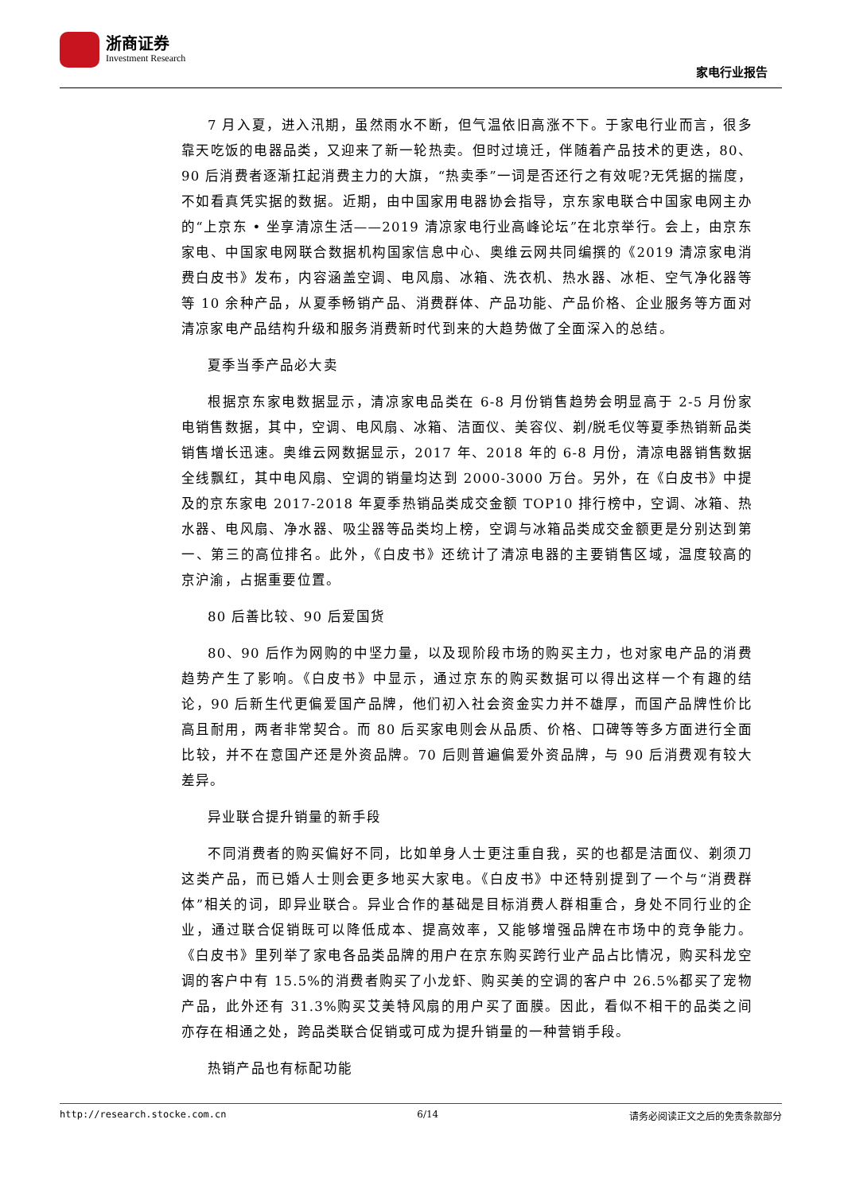浙商证券
Investment Research
家电行业报告
7 月入夏，进入汛期，虽然雨水不断，但气温依旧高涨不下。于家电行业而言，很多靠天吃饭的电器品类，又迎来了新一轮热卖。但时过境迁，伴随着产品技术的更迭，80、90 后消费者逐渐扛起消费主力的大旗，“热卖季”一词是否还行之有效呢?无凭据的揣度，不如看真凭实据的数据。近期，由中国家用电器协会指导，京东家电联合中国家电网主办的“上京东 • 坐享清凉生活——2019 清凉家电行业高峰论坛”在北京举行。会上，由京东家电、中国家电网联合数据机构国家信息中心、奥维云网共同编撰的《2019 清凉家电消费白皮书》发布，内容涵盖空调、电风扇、冰箱、洗衣机、热水器、冰柜、空气净化器等等 10 余种产品，从夏季畅销产品、消费群体、产品功能、产品价格、企业服务等方面对清凉家电产品结构升级和服务消费新时代到来的大趋势做了全面深入的总结。
夏季当季产品必大卖
根据京东家电数据显示，清凉家电品类在 6-8 月份销售趋势会明显高于 2-5 月份家电销售数据，其中，空调、电风扇、冰箱、洁面仪、美容仪、剃/脱毛仪等夏季热销新品类销售增长迅速。奥维云网数据显示，2017 年、2018 年的 6-8 月份，清凉电器销售数据全线飘红，其中电风扇、空调的销量均达到 2000-3000 万台。另外，在《白皮书》中提及的京东家电 2017-2018 年夏季热销品类成交金额 TOP10 排行榜中，空调、冰箱、热水器、电风扇、净水器、吸尘器等品类均上榜，空调与冰箱品类成交金额更是分别达到第一、第三的高位排名。此外，《白皮书》还统计了清凉电器的主要销售区域，温度较高的京沪渝，占据重要位置。
80 后善比较、90 后爱国货
80、90 后作为网购的中坚力量，以及现阶段市场的购买主力，也对家电产品的消费趋势产生了影响。《白皮书》中显示，通过京东的购买数据可以得出这样一个有趣的结论，90 后新生代更偏爱国产品牌，他们初入社会资金实力并不雄厚，而国产品牌性价比高且耐用，两者非常契合。而 80 后买家电则会从品质、价格、口碑等等多方面进行全面比较，并不在意国产还是外资品牌。70 后则普遍偏爱外资品牌，与 90 后消费观有较大差异。
异业联合提升销量的新手段
不同消费者的购买偏好不同，比如单身人士更注重自我，买的也都是洁面仪、剃须刀这类产品，而已婚人士则会更多地买大家电。《白皮书》中还特别提到了一个与“消费群体”相关的词，即异业联合。异业合作的基础是目标消费人群相重合，身处不同行业的企业，通过联合促销既可以降低成本、提高效率，又能够增强品牌在市场中的竞争能力。《白皮书》里列举了家电各品类品牌的用户在京东购买跨行业产品占比情况，购买科龙空调的客户中有 15.5%的消费者购买了小龙虾、购买美的空调的客户中 26.5%都买了宠物产品，此外还有 31.3%购买艾美特风扇的用户买了面膜。因此，看似不相干的品类之间亦存在相通之处，跨品类联合促销或可成为提升销量的一种营销手段。
热销产品也有标配功能
http://research.stocke.com.cn 6/14 请务必阅读正文之后的免责条款部分